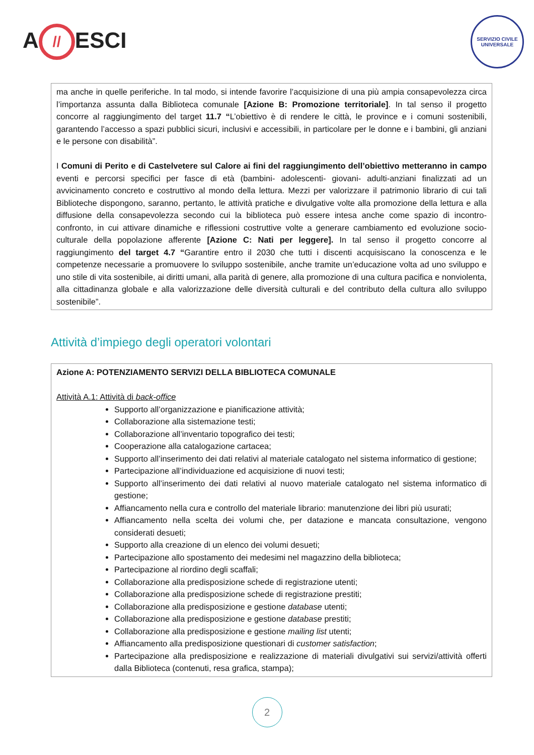A // ESCI
SERVIZIO CIVILE UNIVERSALE
ma anche in quelle periferiche. In tal modo, si intende favorire l’acquisizione di una più ampia consapevolezza circa l’importanza assunta dalla Biblioteca comunale [Azione B: Promozione territoriale]. In tal senso il progetto concorre al raggiungimento del target 11.7 “L’obiettivo è di rendere le città, le province e i comuni sostenibili, garantendo l’accesso a spazi pubblici sicuri, inclusivi e accessibili, in particolare per le donne e i bambini, gli anziani e le persone con disabilità”.
I Comuni di Perito e di Castelvetere sul Calore ai fini del raggiungimento dell’obiettivo metteranno in campo eventi e percorsi specifici per fasce di età (bambini- adolescenti- giovani- adulti-anziani finalizzati ad un avvicinamento concreto e costruttivo al mondo della lettura. Mezzi per valorizzare il patrimonio librario di cui tali Biblioteche dispongono, saranno, pertanto, le attività pratiche e divulgative volte alla promozione della lettura e alla diffusione della consapevolezza secondo cui la biblioteca può essere intesa anche come spazio di incontro-confronto, in cui attivare dinamiche e riflessioni costruttive volte a generare cambiamento ed evoluzione socio-culturale della popolazione afferente [Azione C: Nati per leggere]. In tal senso il progetto concorre al raggiungimento del target 4.7 “Garantire entro il 2030 che tutti i discenti acquisiscano la conoscenza e le competenze necessarie a promuovere lo sviluppo sostenibile, anche tramite un’educazione volta ad uno sviluppo e uno stile di vita sostenibile, ai diritti umani, alla parità di genere, alla promozione di una cultura pacifica e nonviolenta, alla cittadinanza globale e alla valorizzazione delle diversità culturali e del contributo della cultura allo sviluppo sostenibile”.
Attività d’impiego degli operatori volontari
Azione A: POTENZIAMENTO SERVIZI DELLA BIBLIOTECA COMUNALE
Attività A.1: Attività di back-office
Supporto all’organizzazione e pianificazione attività;
Collaborazione alla sistemazione testi;
Collaborazione all’inventario topografico dei testi;
Cooperazione alla catalogazione cartacea;
Supporto all’inserimento dei dati relativi al materiale catalogato nel sistema informatico di gestione;
Partecipazione all’individuazione ed acquisizione di nuovi testi;
Supporto all’inserimento dei dati relativi al nuovo materiale catalogato nel sistema informatico di gestione;
Affiancamento nella cura e controllo del materiale librario: manutenzione dei libri più usurati;
Affiancamento nella scelta dei volumi che, per datazione e mancata consultazione, vengono considerati desueti;
Supporto alla creazione di un elenco dei volumi desueti;
Partecipazione allo spostamento dei medesimi nel magazzino della biblioteca;
Partecipazione al riordino degli scaffali;
Collaborazione alla predisposizione schede di registrazione utenti;
Collaborazione alla predisposizione schede di registrazione prestiti;
Collaborazione alla predisposizione e gestione database utenti;
Collaborazione alla predisposizione e gestione database prestiti;
Collaborazione alla predisposizione e gestione mailing list utenti;
Affiancamento alla predisposizione questionari di customer satisfaction;
Partecipazione alla predisposizione e realizzazione di materiali divulgativi sui servizi/attività offerti dalla Biblioteca (contenuti, resa grafica, stampa);
2